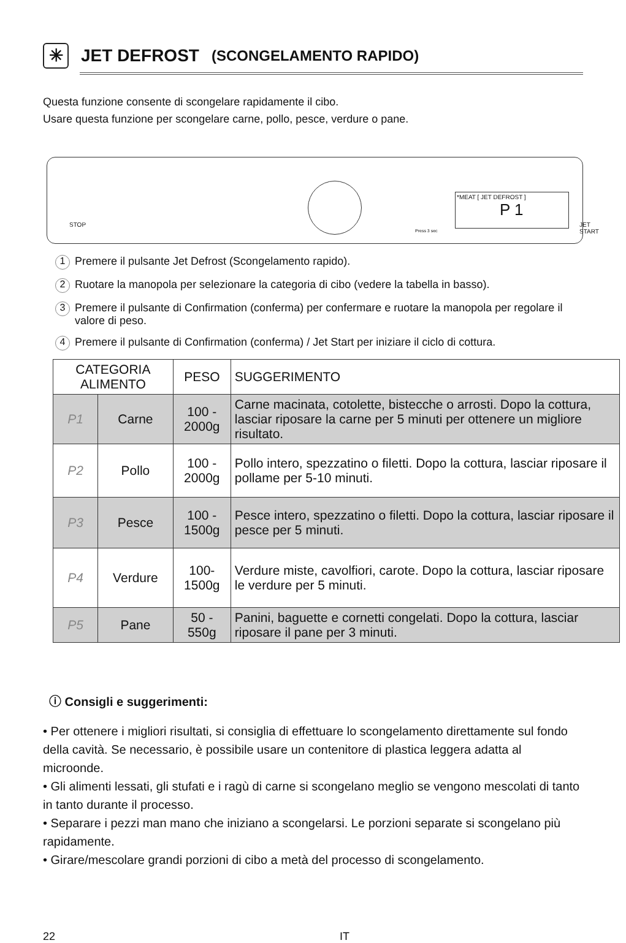✳ JET DEFROST (SCONGELAMENTO RAPIDO)
Questa funzione consente di scongelare rapidamente il cibo.
Usare questa funzione per scongelare carne, pollo, pesce, verdure o pane.
STOP
*MEAT [ JET DEFROST ]
P 1
JET START
Press 3 sec
1 Premere il pulsante Jet Defrost (Scongelamento rapido).
2 Ruotare la manopola per selezionare la categoria di cibo (vedere la tabella in basso).
3 Premere il pulsante di Confirmation (conferma) per confermare e ruotare la manopola per regolare il valore di peso.
4 Premere il pulsante di Confirmation (conferma) / Jet Start per iniziare il ciclo di cottura.
| CATEGORIA ALIMENTO | | PESO | SUGGERIMENTO |
| --- | --- | --- | --- |
| P1 | Carne | 100 - 2000g | Carne macinata, cotolette, bistecche o arrosti. Dopo la cottura, lasciar riposare la carne per 5 minuti per ottenere un migliore risultato. |
| P2 | Pollo | 100 - 2000g | Pollo intero, spezzatino o filetti. Dopo la cottura, lasciar riposare il pollame per 5-10 minuti. |
| P3 | Pesce | 100 - 1500g | Pesce intero, spezzatino o filetti. Dopo la cottura, lasciar riposare il pesce per 5 minuti. |
| P4 | Verdure | 100-1500g | Verdure miste, cavolfiori, carote. Dopo la cottura, lasciar riposare le verdure per 5 minuti. |
| P5 | Pane | 50 - 550g | Panini, baguette e cornetti congelati. Dopo la cottura, lasciar riposare il pane per 3 minuti. |
ⓘ Consigli e suggerimenti:
• Per ottenere i migliori risultati, si consiglia di effettuare lo scongelamento direttamente sul fondo della cavità. Se necessario, è possibile usare un contenitore di plastica leggera adatta al microonde.
• Gli alimenti lessati, gli stufati e i ragù di carne si scongelano meglio se vengono mescolati di tanto in tanto durante il processo.
• Separare i pezzi man mano che iniziano a scongelarsi. Le porzioni separate si scongelano più rapidamente.
• Girare/mescolare grandi porzioni di cibo a metà del processo di scongelamento.
22 IT